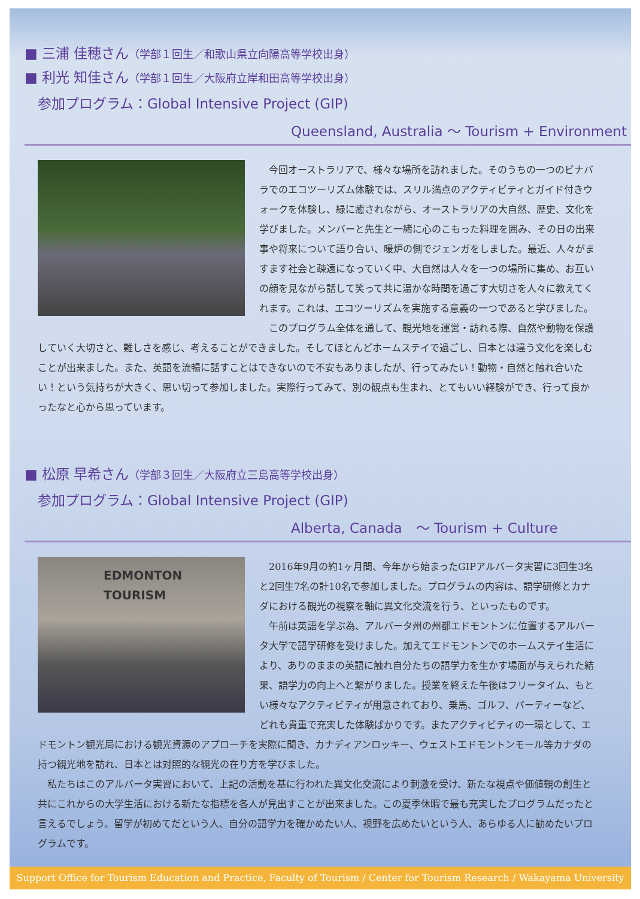■ 三浦 佳穂さん（学部１回生／和歌山県立向陽高等学校出身）
■ 利光 知佳さん（学部１回生／大阪府立岸和田高等学校出身）
参加プログラム：Global Intensive Project (GIP)
Queensland, Australia ～ Tourism + Environment
今回オーストラリアで、様々な場所を訪れました。そのうちの一つのビナバラでのエコツーリズム体験では、スリル満点のアクティビティとガイド付きウォークを体験し、緑に癒されながら、オーストラリアの大自然、歴史、文化を学びました。メンバーと先生と一緒に心のこもった料理を囲み、その日の出来事や将来について語り合い、暖炉の側でジェンガをしました。最近、人々がますます社会と疎遠になっていく中、大自然は人々を一つの場所に集め、お互いの顔を見ながら話して笑って共に温かな時間を過ごす大切さを人々に教えてくれます。これは、エコツーリズムを実施する意義の一つであると学びました。
このプログラム全体を通して、観光地を運営・訪れる際、自然や動物を保護していく大切さと、難しさを感じ、考えることができました。そしてほとんどホームステイで過ごし、日本とは違う文化を楽しむことが出来ました。また、英語を流暢に話すことはできないので不安もありましたが、行ってみたい！動物・自然と触れ合いたい！という気持ちが大きく、思い切って参加しました。実際行ってみて、別の観点も生まれ、とてもいい経験ができ、行って良かったなと心から思っています。
■ 松原 早希さん（学部３回生／大阪府立三島高等学校出身）
参加プログラム：Global Intensive Project (GIP)
Alberta, Canada　～ Tourism + Culture
EDMONTON
TOURISM
2016年9月の約1ヶ月間、今年から始まったGIPアルバータ実習に3回生3名と2回生7名の計10名で参加しました。プログラムの内容は、語学研修とカナダにおける観光の視察を軸に異文化交流を行う、といったものです。
午前は英語を学ぶ為、アルバータ州の州都エドモントンに位置するアルバータ大学で語学研修を受けました。加えてエドモントンでのホームステイ生活により、ありのままの英語に触れ自分たちの語学力を生かす場面が与えられた結果、語学力の向上へと繋がりました。授業を終えた午後はフリータイム、もとい様々なアクティビティが用意されており、乗馬、ゴルフ、パーティーなど、どれも貴重で充実した体験ばかりです。またアクティビティの一環として、エドモントン観光局における観光資源のアプローチを実際に聞き、カナディアンロッキー、ウェストエドモントンモール等カナダの持つ観光地を訪れ、日本とは対照的な観光の在り方を学びました。
私たちはこのアルバータ実習において、上記の活動を基に行われた異文化交流により刺激を受け、新たな視点や価値観の創生と共にこれからの大学生活における新たな指標を各人が見出すことが出来ました。この夏季休暇で最も充実したプログラムだったと言えるでしょう。留学が初めてだという人、自分の語学力を確かめたい人、視野を広めたいという人、あらゆる人に勧めたいプログラムです。
Support Office for Tourism Education and Practice, Faculty of Tourism / Center for Tourism Research / Wakayama University